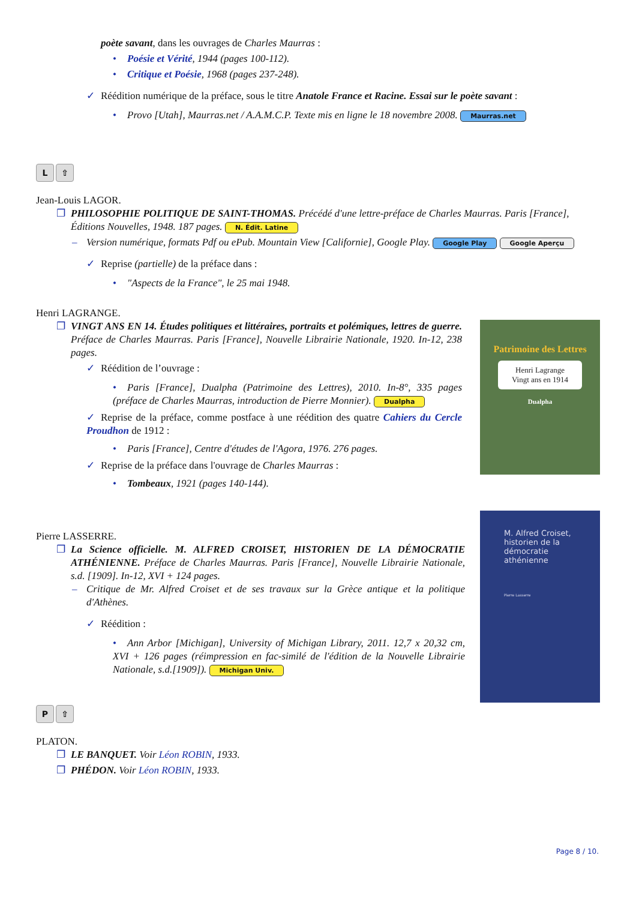poète savant, dans les ouvrages de Charles Maurras :
• Poésie et Vérité, 1944 (pages 100-112).
• Critique et Poésie, 1968 (pages 237-248).
✓ Réédition numérique de la préface, sous le titre Anatole France et Racine. Essai sur le poète savant :
• Provo [Utah], Maurras.net / A.A.M.C.P. Texte mis en ligne le 18 novembre 2008. Maurras.net
L ⇧
Jean-Louis LAGOR.
❐ PHILOSOPHIE POLITIQUE DE SAINT-THOMAS. Précédé d'une lettre-préface de Charles Maurras. Paris [France], Éditions Nouvelles, 1948. 187 pages. N. Édit. Latine
– Version numérique, formats Pdf ou ePub. Mountain View [Californie], Google Play. Google Play Google Aperçu
✓ Reprise (partielle) de la préface dans :
• "Aspects de la France", le 25 mai 1948.
Henri LAGRANGE.
❐ VINGT ANS EN 14. Études politiques et littéraires, portraits et polémiques, lettres de guerre. Préface de Charles Maurras. Paris [France], Nouvelle Librairie Nationale, 1920. In-12, 238 pages.
✓ Réédition de l’ouvrage :
• Paris [France], Dualpha (Patrimoine des Lettres), 2010. In-8°, 335 pages (préface de Charles Maurras, introduction de Pierre Monnier). Dualpha
✓ Reprise de la préface, comme postface à une réédition des quatre Cahiers du Cercle Proudhon de 1912 :
• Paris [France], Centre d'études de l'Agora, 1976. 276 pages.
✓ Reprise de la préface dans l'ouvrage de Charles Maurras :
• Tombeaux, 1921 (pages 140-144).
Patrimoine des Lettres
Henri Lagrange
Vingt ans en 1914
Dualpha
Pierre LASSERRE.
❐ La Science officielle. M. ALFRED CROISET, HISTORIEN DE LA DÉMOCRATIE ATHÉNIENNE. Préface de Charles Maurras. Paris [France], Nouvelle Librairie Nationale, s.d. [1909]. In-12, XVI + 124 pages.
– Critique de Mr. Alfred Croiset et de ses travaux sur la Grèce antique et la politique d'Athènes.
✓ Réédition :
• Ann Arbor [Michigan], University of Michigan Library, 2011. 12,7 x 20,32 cm, XVI + 126 pages (réimpression en fac-similé de l'édition de la Nouvelle Librairie Nationale, s.d.[1909]). Michigan Univ.
M. Alfred Croiset, historien de la démocratie athénienne
Pierre Lasserre
P ⇧
PLATON.
❐ LE BANQUET. Voir Léon ROBIN, 1933.
❐ PHÉDON. Voir Léon ROBIN, 1933.
Page 8 / 10.